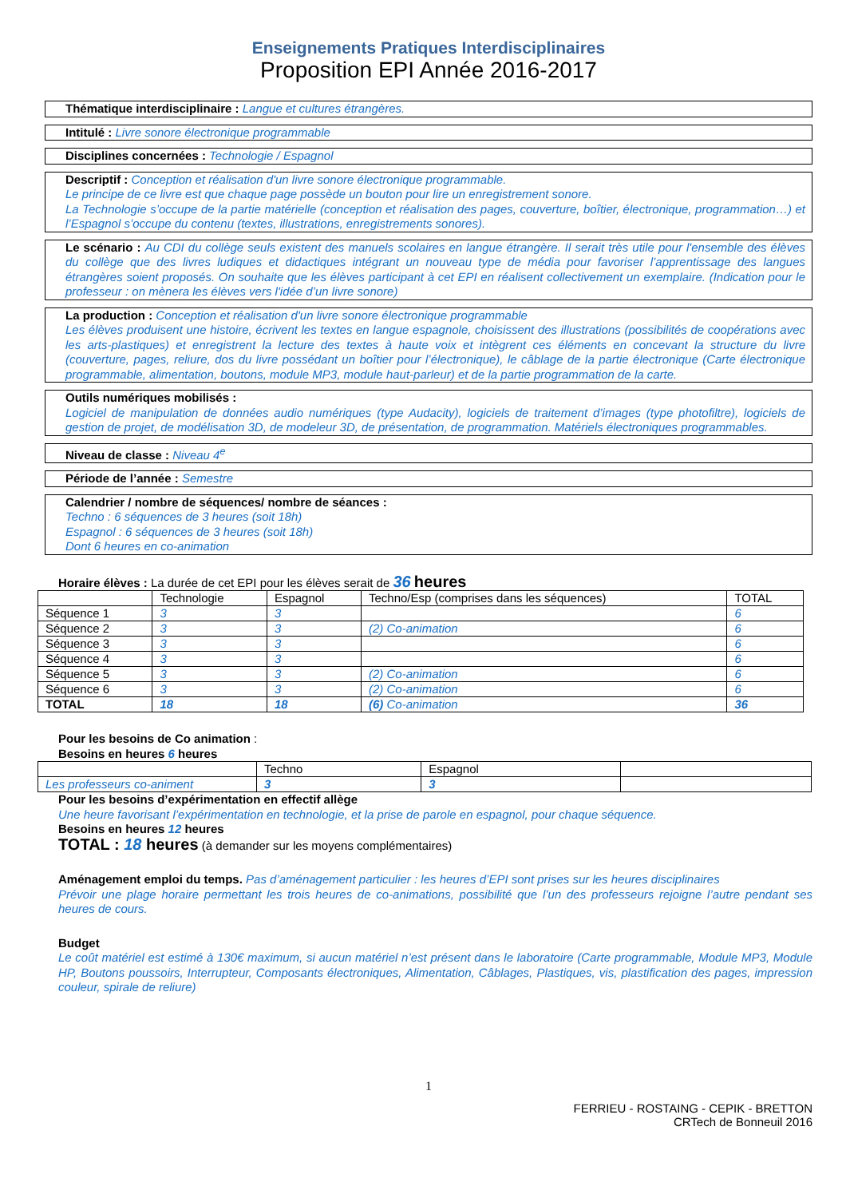Enseignements Pratiques Interdisciplinaires
Proposition EPI Année 2016-2017
Thématique interdisciplinaire : Langue et cultures étrangères.
Intitulé : Livre sonore électronique programmable
Disciplines concernées : Technologie / Espagnol
Descriptif : Conception et réalisation d'un livre sonore électronique programmable.
Le principe de ce livre est que chaque page possède un bouton pour lire un enregistrement sonore.
La Technologie s’occupe de la partie matérielle (conception et réalisation des pages, couverture, boîtier, électronique, programmation…) et l’Espagnol s’occupe du contenu (textes, illustrations, enregistrements sonores).
Le scénario : Au CDI du collège seuls existent des manuels scolaires en langue étrangère. Il serait très utile pour l'ensemble des élèves du collège que des livres ludiques et didactiques intégrant un nouveau type de média pour favoriser l’apprentissage des langues étrangères soient proposés. On souhaite que les élèves participant à cet EPI en réalisent collectivement un exemplaire. (Indication pour le professeur : on mènera les élèves vers l'idée d’un livre sonore)
La production : Conception et réalisation d'un livre sonore électronique programmable
Les élèves produisent une histoire, écrivent les textes en langue espagnole, choisissent des illustrations (possibilités de coopérations avec les arts-plastiques) et enregistrent la lecture des textes à haute voix et intègrent ces éléments en concevant la structure du livre (couverture, pages, reliure, dos du livre possédant un boîtier pour l’électronique), le câblage de la partie électronique (Carte électronique programmable, alimentation, boutons, module MP3, module haut-parleur) et de la partie programmation de la carte.
Outils numériques mobilisés :
Logiciel de manipulation de données audio numériques (type Audacity), logiciels de traitement d’images (type photofiltre), logiciels de gestion de projet, de modélisation 3D, de modeleur 3D, de présentation, de programmation. Matériels électroniques programmables.
Niveau de classe : Niveau 4<sup>e</sup>
Période de l’année : Semestre
Calendrier / nombre de séquences/ nombre de séances :
Techno : 6 séquences de 3 heures (soit 18h)
Espagnol : 6 séquences de 3 heures (soit 18h)
Dont 6 heures en co-animation
Horaire élèves : La durée de cet EPI pour les élèves serait de 36 heures
| | Technologie | Espagnol | Techno/Esp (comprises dans les séquences) | TOTAL |
| --- | --- | --- | --- | --- |
| Séquence 1 | 3 | 3 | | 6 |
| Séquence 2 | 3 | 3 | (2) Co-animation | 6 |
| Séquence 3 | 3 | 3 | | 6 |
| Séquence 4 | 3 | 3 | | 6 |
| Séquence 5 | 3 | 3 | (2) Co-animation | 6 |
| Séquence 6 | 3 | 3 | (2) Co-animation | 6 |
| TOTAL | 18 | 18 | (6) Co-animation | 36 |
Pour les besoins de Co animation :
Besoins en heures 6 heures
| | Techno | Espagnol | |
| Les professeurs co-animent | 3 | 3 | |
Pour les besoins d’expérimentation en effectif allège
Une heure favorisant l’expérimentation en technologie, et la prise de parole en espagnol, pour chaque séquence.
Besoins en heures 12 heures
TOTAL : 18 heures (à demander sur les moyens complémentaires)
Aménagement emploi du temps. Pas d’aménagement particulier : les heures d’EPI sont prises sur les heures disciplinaires
Prévoir une plage horaire permettant les trois heures de co-animations, possibilité que l’un des professeurs rejoigne l’autre pendant ses heures de cours.
Budget
Le coût matériel est estimé à 130€ maximum, si aucun matériel n’est présent dans le laboratoire (Carte programmable, Module MP3, Module HP, Boutons poussoirs, Interrupteur, Composants électroniques, Alimentation, Câblages, Plastiques, vis, plastification des pages, impression couleur, spirale de reliure)
1
FERRIEU - ROSTAING - CEPIK - BRETTON
CRTech de Bonneuil 2016